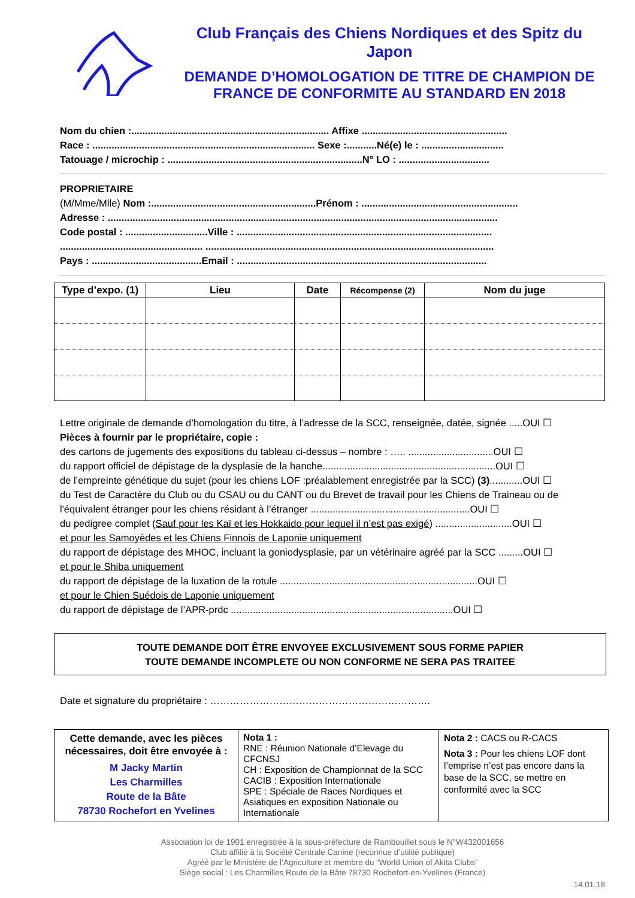Club Français des Chiens Nordiques et des Spitz du Japon
DEMANDE D’HOMOLOGATION DE TITRE DE CHAMPION DE FRANCE DE CONFORMITE AU STANDARD EN 2018
Nom du chien :........................................................................ Affixe .....................................................
Race : ................................................................................. Sexe :...........Né(e) le : ..............................
Tatouage / microchip : .......................................................................N° LO : .................................
PROPRIETAIRE
(M/Mme/Mlle) Nom :............................................................Prénom : .........................................................
Adresse : ..............................................................................................................................................
Code postal : ..............................Ville : .............................................................................................
.................................................... .........................................................................................................
Pays : ........................................Email : ...........................................................................................
| Type d’expo. (1) | Lieu | Date | Récompense (2) | Nom du juge |
| --- | --- | --- | --- | --- |
Lettre originale de demande d’homologation du titre, à l’adresse de la SCC, renseignée, datée, signée .....OUI ☐
Pièces à fournir par le propriétaire, copie :
des cartons de jugements des expositions du tableau ci-dessus – nombre : ….. ...............................OUI ☐
du rapport officiel de dépistage de la dysplasie de la hanche...............................................................OUI ☐
de l’empreinte génétique du sujet (pour les chiens LOF :préalablement enregistrée par la SCC) (3)............OUI ☐
du Test de Caractère du Club ou du CSAU ou du CANT ou du Brevet de travail pour les Chiens de Traineau ou de l'équivalent étranger pour les chiens résidant à l’étranger ..........................................................OUI ☐
du pedigree complet (Sauf pour les Kaï et les Hokkaido pour lequel il n’est pas exigé) ............................OUI ☐
et pour les Samoyèdes et les Chiens Finnois de Laponie uniquement
du rapport de dépistage des MHOC, incluant la goniodysplasie, par un vétérinaire agréé par la SCC .........OUI ☐
et pour le Shiba uniquement
du rapport de dépistage de la luxation de la rotule ........................................................................OUI ☐
et pour le Chien Suédois de Laponie uniquement
du rapport de dépistage de l’APR-prdc .................................................................................OUI ☐
TOUTE DEMANDE DOIT ÊTRE ENVOYEE EXCLUSIVEMENT SOUS FORME PAPIER
TOUTE DEMANDE INCOMPLETE OU NON CONFORME NE SERA PAS TRAITEE
Date et signature du propriétaire : ………………………………………………………….
| Cette demande, avec les pièces nécessaires, doit être envoyée à : M Jacky Martin Les Charmilles Route de la Bâte 78730 Rochefort en Yvelines | Nota 1 : RNE : Réunion Nationale d’Elevage du CFCNSJ CH : Exposition de Championnat de la SCC CACIB : Exposition Internationale SPE : Spéciale de Races Nordiques et Asiatiques en exposition Nationale ou Internationale | Nota 2 : CACS ou R-CACS Nota 3 : Pour les chiens LOF dont l’emprise n’est pas encore dans la base de la SCC, se mettre en conformité avec la SCC |
Association loi de 1901 enregistrée à la sous-préfecture de Rambouillet sous le N°W432001656
Club affilié à la Société Centrale Canine (reconnue d’utilité publique)
Agréé par le Ministère de l’Agriculture et membre du “World Union of Akita Clubs”
Siège social : Les Charmilles Route de la Bâte 78730 Rochefort-en-Yvelines (France)
14.01.18